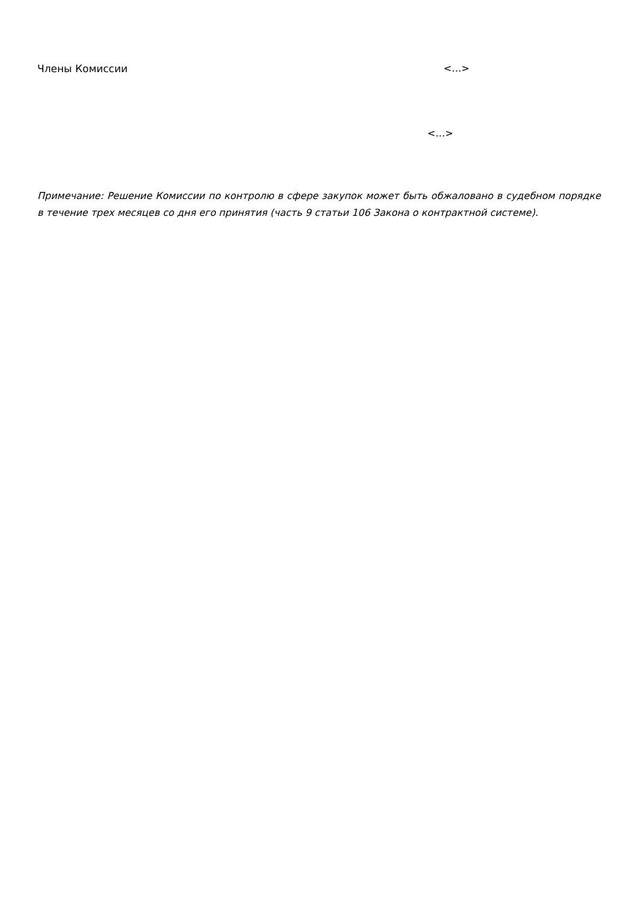Члены Комиссии <…>
<…>
Примечание: Решение Комиссии по контролю в сфере закупок может быть обжаловано в судебном порядке в течение трех месяцев со дня его принятия (часть 9 статьи 106 Закона о контрактной системе).